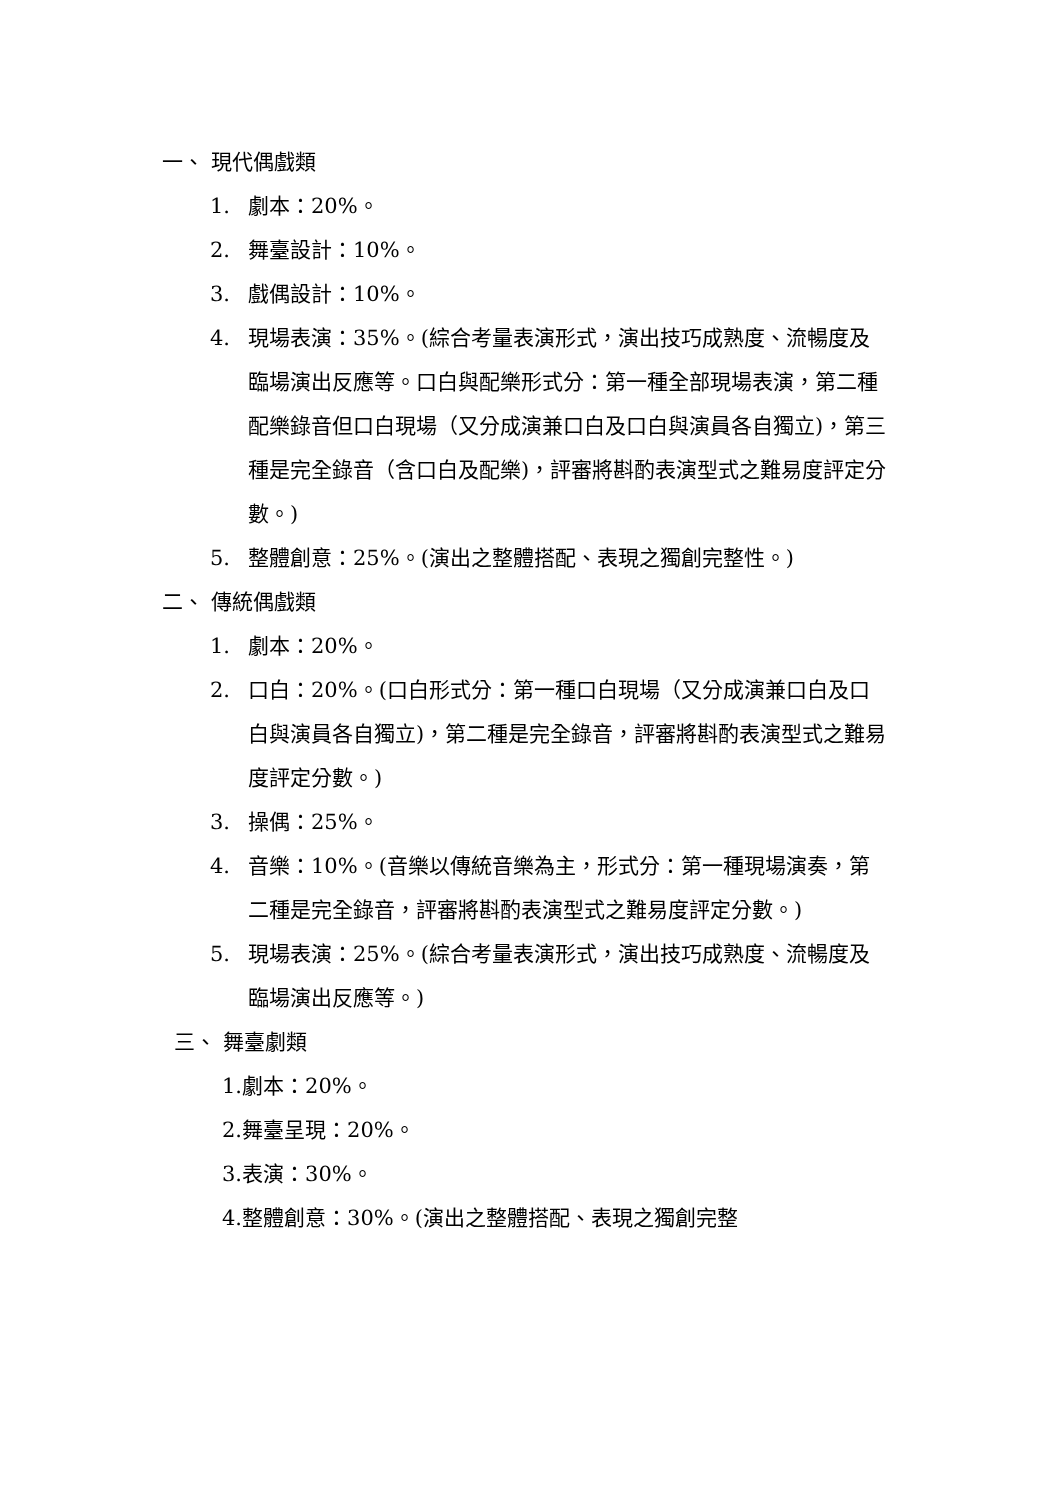一、 現代偶戲類
1. 劇本：20%。
2. 舞臺設計：10%。
3. 戲偶設計：10%。
4. 現場表演：35%。(綜合考量表演形式，演出技巧成熟度、流暢度及臨場演出反應等。口白與配樂形式分：第一種全部現場表演，第二種配樂錄音但口白現場（又分成演兼口白及口白與演員各自獨立)，第三種是完全錄音（含口白及配樂)，評審將斟酌表演型式之難易度評定分數。)
5. 整體創意：25%。(演出之整體搭配、表現之獨創完整性。)
二、 傳統偶戲類
1. 劇本：20%。
2. 口白：20%。(口白形式分：第一種口白現場（又分成演兼口白及口白與演員各自獨立)，第二種是完全錄音，評審將斟酌表演型式之難易度評定分數。)
3. 操偶：25%。
4. 音樂：10%。(音樂以傳統音樂為主，形式分：第一種現場演奏，第二種是完全錄音，評審將斟酌表演型式之難易度評定分數。)
5. 現場表演：25%。(綜合考量表演形式，演出技巧成熟度、流暢度及臨場演出反應等。)
三、 舞臺劇類
1.劇本：20%。
2.舞臺呈現：20%。
3.表演：30%。
4.整體創意：30%。(演出之整體搭配、表現之獨創完整